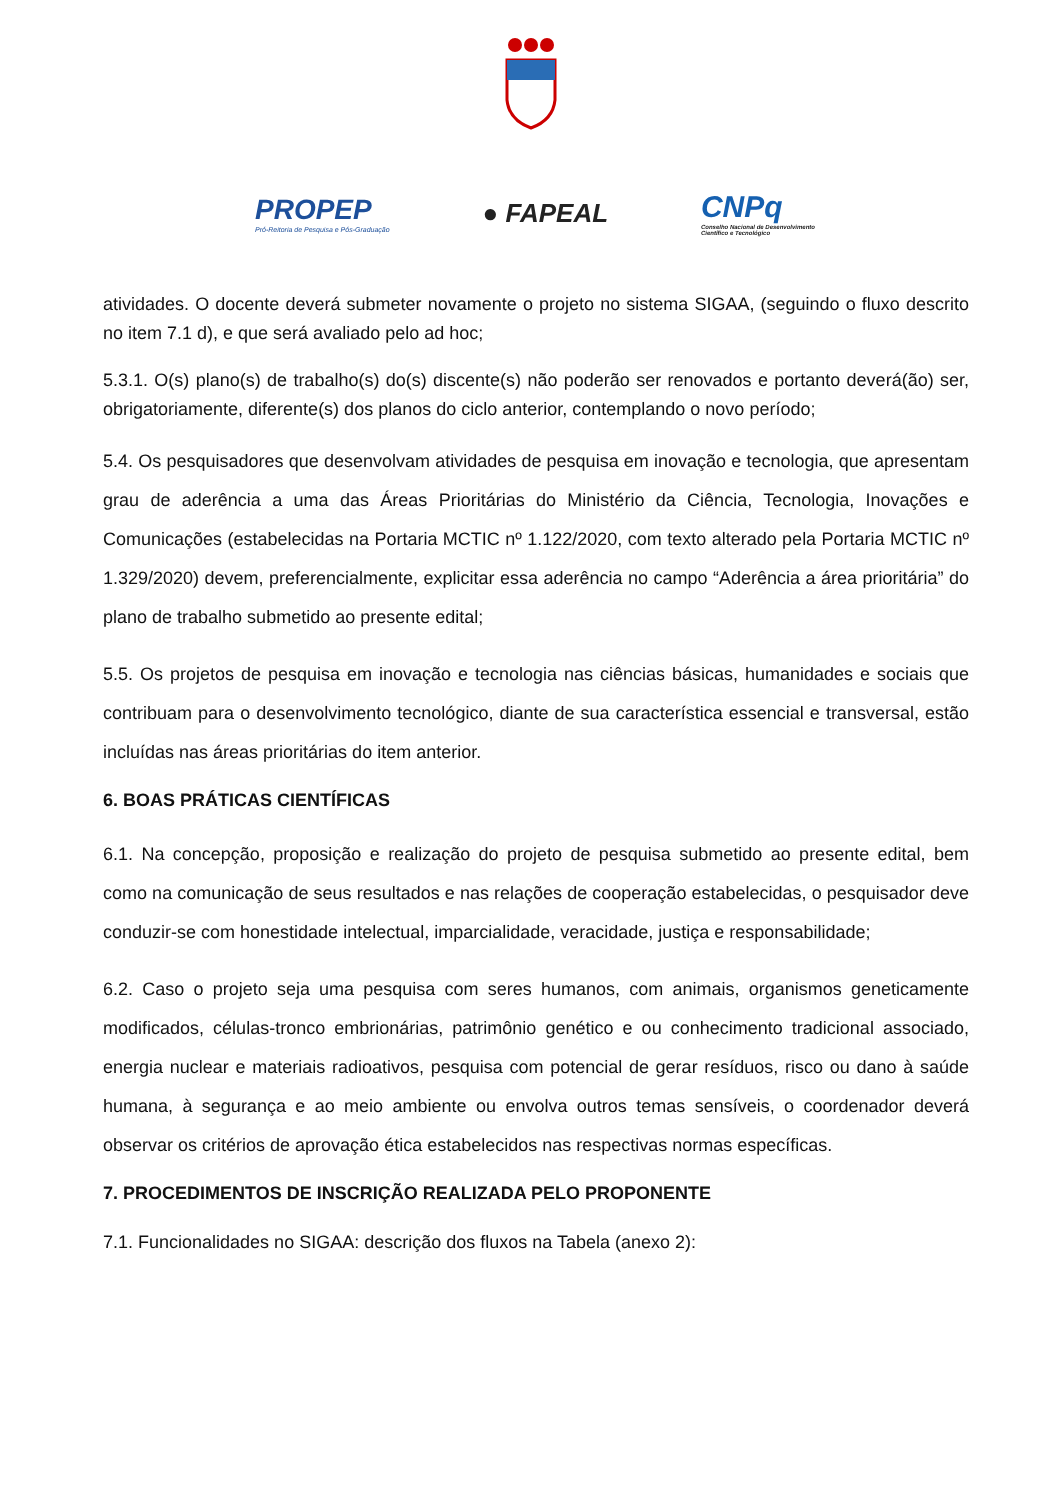PROPEP
Pró-Reitoria de Pesquisa e Pós-Graduação
● FAPEAL
CNPq
Conselho Nacional de Desenvolvimento
Científico e Tecnológico
atividades. O docente deverá submeter novamente o projeto no sistema SIGAA, (seguindo o fluxo descrito no item 7.1 d), e que será avaliado pelo ad hoc;
5.3.1. O(s) plano(s) de trabalho(s) do(s) discente(s) não poderão ser renovados e portanto deverá(ão) ser, obrigatoriamente, diferente(s) dos planos do ciclo anterior, contemplando o novo período;
5.4. Os pesquisadores que desenvolvam atividades de pesquisa em inovação e tecnologia, que apresentam grau de aderência a uma das Áreas Prioritárias do Ministério da Ciência, Tecnologia, Inovações e Comunicações (estabelecidas na Portaria MCTIC nº 1.122/2020, com texto alterado pela Portaria MCTIC nº 1.329/2020) devem, preferencialmente, explicitar essa aderência no campo “Aderência a área prioritária” do plano de trabalho submetido ao presente edital;
5.5. Os projetos de pesquisa em inovação e tecnologia nas ciências básicas, humanidades e sociais que contribuam para o desenvolvimento tecnológico, diante de sua característica essencial e transversal, estão incluídas nas áreas prioritárias do item anterior.
6. BOAS PRÁTICAS CIENTÍFICAS
6.1. Na concepção, proposição e realização do projeto de pesquisa submetido ao presente edital, bem como na comunicação de seus resultados e nas relações de cooperação estabelecidas, o pesquisador deve conduzir-se com honestidade intelectual, imparcialidade, veracidade, justiça e responsabilidade;
6.2. Caso o projeto seja uma pesquisa com seres humanos, com animais, organismos geneticamente modificados, células-tronco embrionárias, patrimônio genético e ou conhecimento tradicional associado, energia nuclear e materiais radioativos, pesquisa com potencial de gerar resíduos, risco ou dano à saúde humana, à segurança e ao meio ambiente ou envolva outros temas sensíveis, o coordenador deverá observar os critérios de aprovação ética estabelecidos nas respectivas normas específicas.
7. PROCEDIMENTOS DE INSCRIÇÃO REALIZADA PELO PROPONENTE
7.1. Funcionalidades no SIGAA: descrição dos fluxos na Tabela (anexo 2):